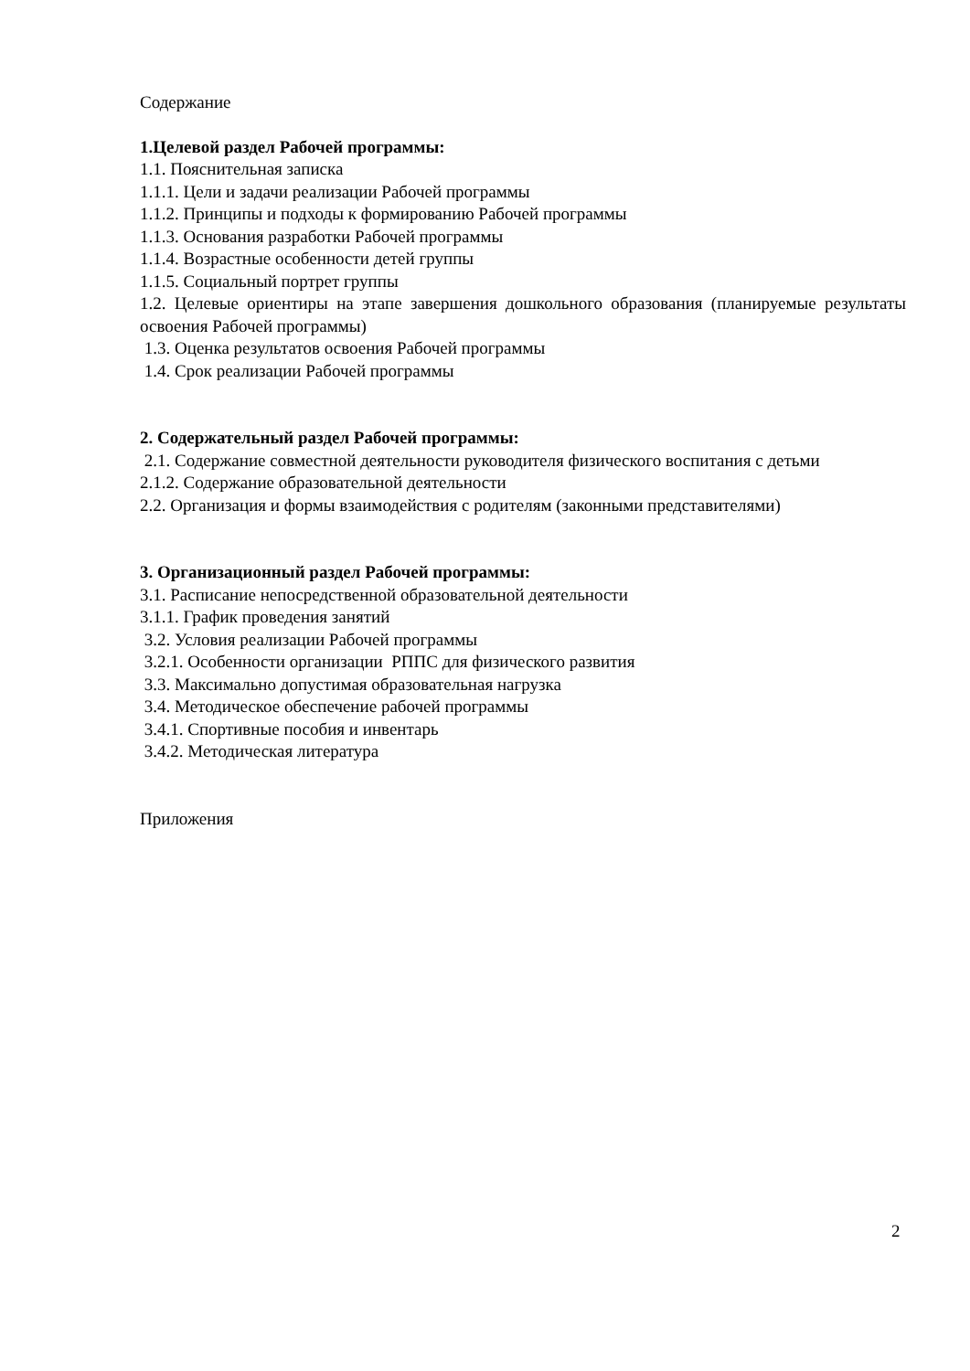Содержание
1.Целевой раздел Рабочей программы:
1.1. Пояснительная записка
1.1.1. Цели и задачи реализации Рабочей программы
1.1.2. Принципы и подходы к формированию Рабочей программы
1.1.3. Основания разработки Рабочей программы
1.1.4. Возрастные особенности детей группы
1.1.5. Социальный портрет группы
1.2. Целевые ориентиры на этапе завершения дошкольного образования (планируемые результаты освоения Рабочей программы)
1.3. Оценка результатов освоения Рабочей программы
1.4. Срок реализации Рабочей программы
2. Содержательный раздел Рабочей программы:
2.1. Содержание совместной деятельности руководителя физического воспитания с детьми
2.1.2. Содержание образовательной деятельности
2.2. Организация и формы взаимодействия с родителям (законными представителями)
3. Организационный раздел Рабочей программы:
3.1. Расписание непосредственной образовательной деятельности
3.1.1. График проведения занятий
3.2. Условия реализации Рабочей программы
3.2.1. Особенности организации РППС для физического развития
3.3. Максимально допустимая образовательная нагрузка
3.4. Методическое обеспечение рабочей программы
3.4.1. Спортивные пособия и инвентарь
3.4.2. Методическая литература
Приложения
2